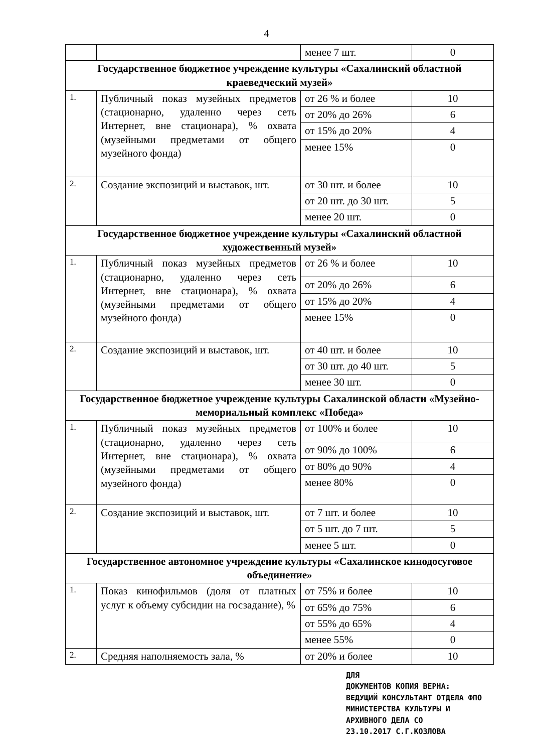4
| | | менее 7 шт. | 0 |
| Государственное бюджетное учреждение культуры «Сахалинский областной краеведческий музей» | | | |
| 1. | Публичный показ музейных предметов (стационарно, удаленно через сеть Интернет, вне стационара), % охвата (музейными предметами от общего музейного фонда) | от 26 % и более | 10 |
| | | от 20% до 26% | 6 |
| | | от 15% до 20% | 4 |
| | | менее 15% | 0 |
| 2. | Создание экспозиций и выставок, шт. | от 30 шт. и более | 10 |
| | | от 20 шт. до 30 шт. | 5 |
| | | менее 20 шт. | 0 |
| Государственное бюджетное учреждение культуры «Сахалинский областной художественный музей» | | | |
| 1. | Публичный показ музейных предметов (стационарно, удаленно через сеть Интернет, вне стационара), % охвата (музейными предметами от общего музейного фонда) | от 26 % и более | 10 |
| | | от 20% до 26% | 6 |
| | | от 15% до 20% | 4 |
| | | менее 15% | 0 |
| 2. | Создание экспозиций и выставок, шт. | от 40 шт. и более | 10 |
| | | от 30 шт. до 40 шт. | 5 |
| | | менее 30 шт. | 0 |
| Государственное бюджетное учреждение культуры Сахалинской области «Музейно-мемориальный комплекс «Победа» | | | |
| 1. | Публичный показ музейных предметов (стационарно, удаленно через сеть Интернет, вне стационара), % охвата (музейными предметами от общего музейного фонда) | от 100% и более | 10 |
| | | от 90% до 100% | 6 |
| | | от 80% до 90% | 4 |
| | | менее 80% | 0 |
| 2. | Создание экспозиций и выставок, шт. | от 7 шт. и более | 10 |
| | | от 5 шт. до 7 шт. | 5 |
| | | менее 5 шт. | 0 |
| Государственное автономное учреждение культуры «Сахалинское кинодосуговое объединение» | | | |
| 1. | Показ кинофильмов (доля от платных услуг к объему субсидии на госзадание), % | от 75% и более | 10 |
| | | от 65% до 75% | 6 |
| | | от 55% до 65% | 4 |
| | | менее 55% | 0 |
| 2. | Средняя наполняемость зала, % | от 20% и более | 10 |
ДЛЯ
ДОКУМЕНТОВ КОПИЯ ВЕРНА:
ВЕДУЩИЙ КОНСУЛЬТАНТ ОТДЕЛА ФПО
МИНИСТЕРСТВА КУЛЬТУРЫ И
АРХИВНОГО ДЕЛА СО
23.10.2017 С.Г.КОЗЛОВА